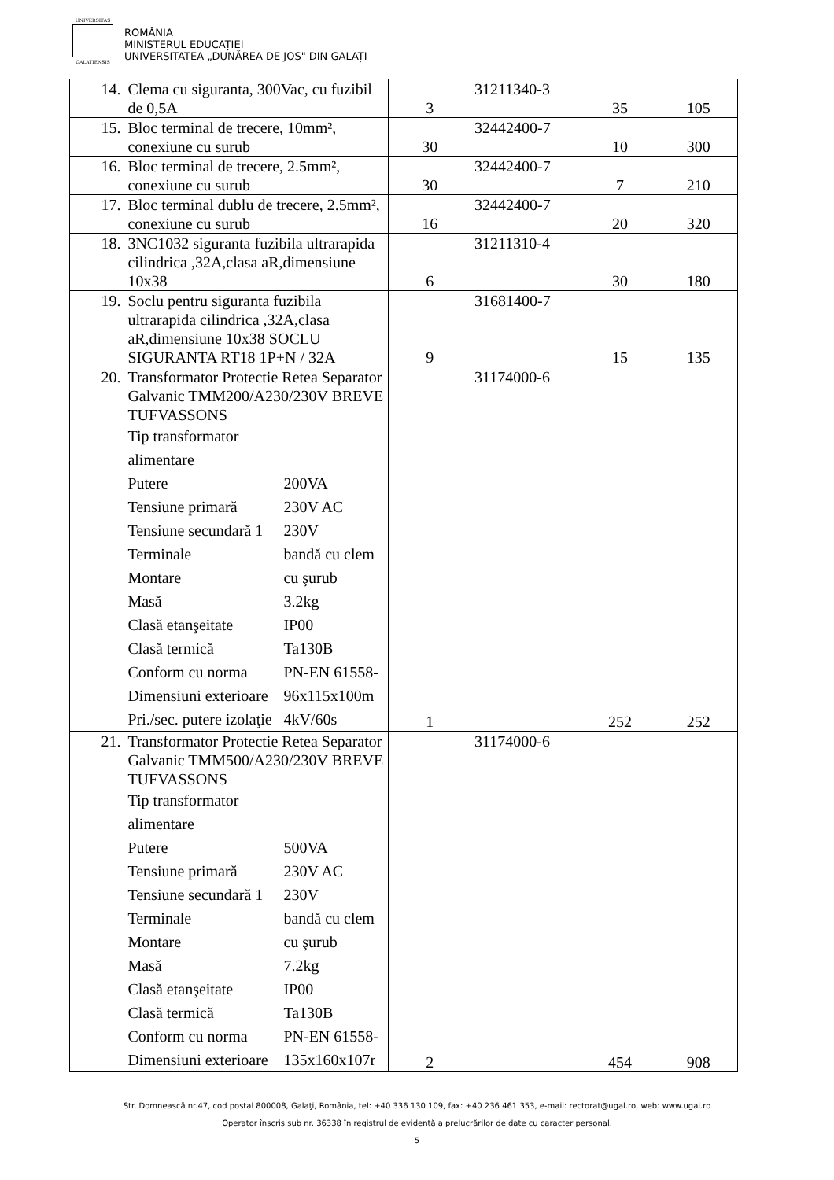UNIVERSITAS
GALATIENSIS
ROMÂNIA
MINISTERUL EDUCAȚIEI
UNIVERSITATEA „DUNĂREA DE JOS" DIN GALAȚI
| 14. | Clema cu siguranta, 300Vac, cu fuzibil de 0,5A | 3 | 31211340-3 | 35 | 105 |
| 15. | Bloc terminal de trecere, 10mm², conexiune cu surub | 30 | 32442400-7 | 10 | 300 |
| 16. | Bloc terminal de trecere, 2.5mm², conexiune cu surub | 30 | 32442400-7 | 7 | 210 |
| 17. | Bloc terminal dublu de trecere, 2.5mm², conexiune cu surub | 16 | 32442400-7 | 20 | 320 |
| 18. | 3NC1032 siguranta fuzibila ultrarapida cilindrica ,32A,clasa aR,dimensiune 10x38 | 6 | 31211310-4 | 30 | 180 |
| 19. | Soclu pentru siguranta fuzibila ultrarapida cilindrica ,32A,clasa aR,dimensiune 10x38 SOCLU SIGURANTA RT18 1P+N / 32A | 9 | 31681400-7 | 15 | 135 |
| 20. | Transformator Protectie Retea Separator Galvanic TMM200/A230/230V BREVE TUFVASSONS Tip transformator alimentare Putere 200VA Tensiune primară 230V AC Tensiune secundară 1 230V Terminale bandă cu clem Montare cu şurub Masă 3.2kg Clasă etanşeitate IP00 Clasă termică Ta130B Conform cu norma PN-EN 61558- Dimensiuni exterioare 96x115x100m Pri./sec. putere izolaţie 4kV/60s | 1 | 31174000-6 | 252 | 252 |
| 21. | Transformator Protectie Retea Separator Galvanic TMM500/A230/230V BREVE TUFVASSONS Tip transformator alimentare Putere 500VA Tensiune primară 230V AC Tensiune secundară 1 230V Terminale bandă cu clem Montare cu şurub Masă 7.2kg Clasă etanşeitate IP00 Clasă termică Ta130B Conform cu norma PN-EN 61558- Dimensiuni exterioare 135x160x107r | 2 | 31174000-6 | 454 | 908 |
Str. Domnească nr.47, cod postal 800008, Galaţi, România, tel: +40 336 130 109, fax: +40 236 461 353, e-mail: rectorat@ugal.ro, web: www.ugal.ro
Operator înscris sub nr. 36338 în registrul de evidenţă a prelucrărilor de date cu caracter personal.
5